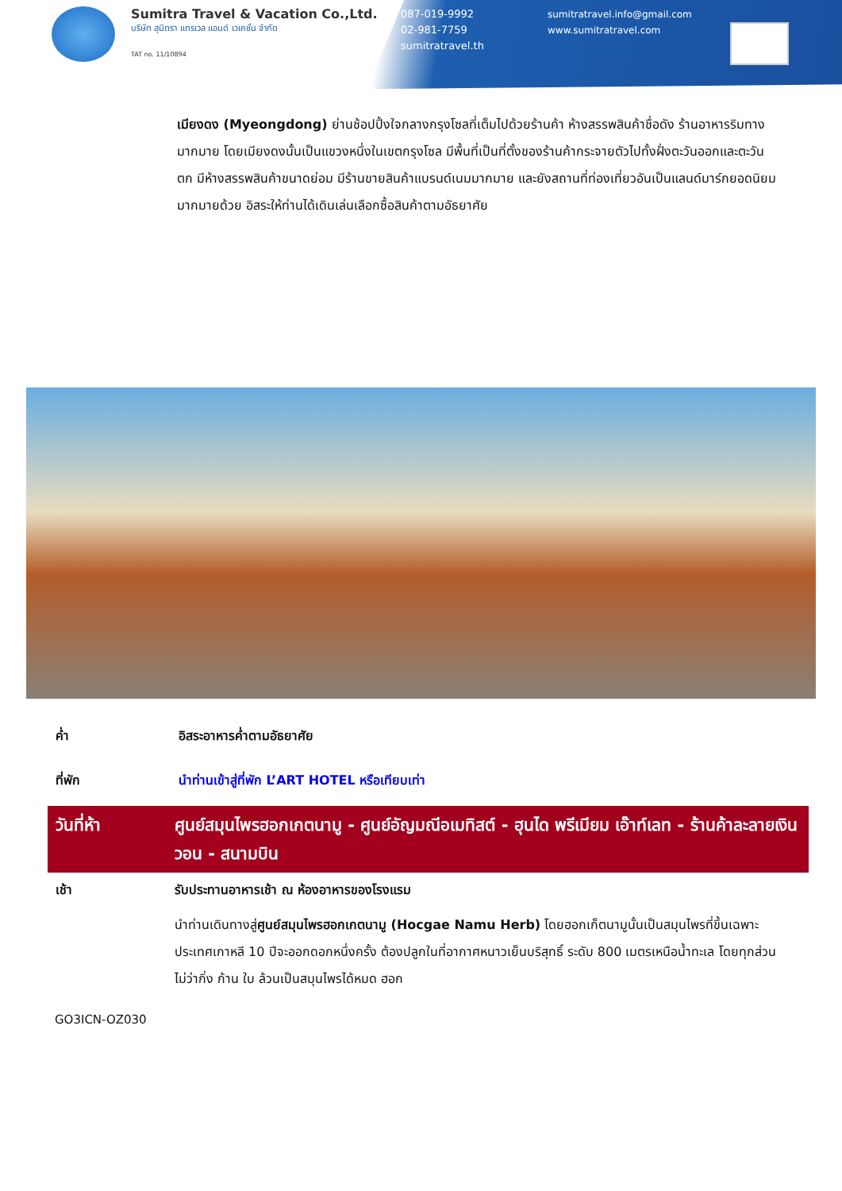Sumitra Travel & Vacation Co.,Ltd.
บริษัท สุมิตรา แทรเวล แอนด์ เวเคชั่น จำกัด
TAT no. 11/10894
087-019-9992
02-981-7759
sumitratravel.th
sumitratravel.info@gmail.com
www.sumitratravel.com
เมียงดง (Myeongdong) ย่านช้อปปิ้งใจกลางกรุงโซลที่เต็มไปด้วยร้านค้า ห้างสรรพสินค้าชื่อดัง ร้านอาหารริมทางมากมาย โดยเมียงดงนั้นเป็นแขวงหนึ่งในเขตกรุงโซล มีพื้นที่เป็นที่ตั้งของร้านค้ากระจายตัวไปทั้งฝั่งตะวันออกและตะวันตก มีห้างสรรพสินค้าขนาดย่อม มีร้านขายสินค้าแบรนด์เนมมากมาย และยังสถานที่ท่องเที่ยวอันเป็นแลนด์มาร์กยอดนิยมมากมายด้วย อิสระให้ท่านได้เดินเล่นเลือกซื้อสินค้าตามอัธยาศัย
ค่ำ อิสระอาหารค่ำตามอัธยาศัย
ที่พัก นำท่านเข้าสู่ที่พัก L’ART HOTEL หรือเทียบเท่า
วันที่ห้า ศูนย์สมุนไพรฮอกเกตนามู - ศูนย์อัญมณีอเมทิสต์ - ฮุนได พรีเมียม เอ๊าท์เลท - ร้านค้าละลายเงินวอน - สนามบิน
เช้า รับประทานอาหารเช้า ณ ห้องอาหารของโรงแรม
นำท่านเดินทางสู่ศูนย์สมุนไพรฮอกเกตนามู (Hocgae Namu Herb) โดยฮอกเก็ตนามูนั้นเป็นสมุนไพรที่ขึ้นเฉพาะประเทศเกาหลี 10 ปีจะออกดอกหนึ่งครั้ง ต้องปลูกในที่อากาศหนาวเย็นบริสุทธิ์ ระดับ 800 เมตรเหนือน้ำทะเล โดยทุกส่วน ไม่ว่ากิ่ง ก้าน ใบ ล้วนเป็นสมุนไพรได้หมด ฮอก
GO3ICN-OZ030